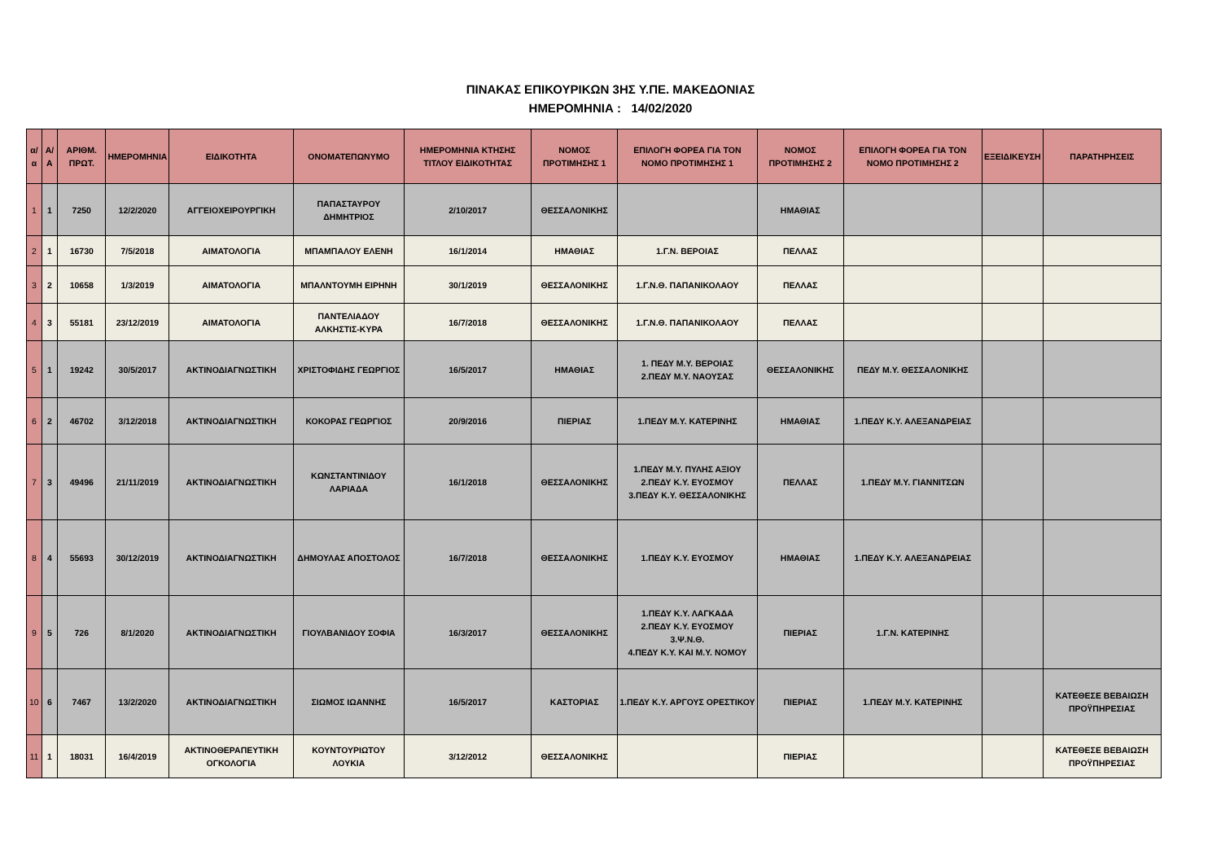ΠΙΝΑΚΑΣ ΕΠΙΚΟΥΡΙΚΩΝ 3ΗΣ Υ.ΠΕ. ΜΑΚΕΔΟΝΙΑΣ
ΗΜΕΡΟΜΗΝΙΑ : 14/02/2020
| α/α | Α/Α | ΑΡΙΘΜ. ΠΡΩΤ. | ΗΜΕΡΟΜΗΝΙΑ | ΕΙΔΙΚΟΤΗΤΑ | ΟΝΟΜΑΤΕΠΩΝΥΜΟ | ΗΜΕΡΟΜΗΝΙΑ ΚΤΗΣΗΣ ΤΙΤΛΟΥ ΕΙΔΙΚΟΤΗΤΑΣ | ΝΟΜΟΣ ΠΡΟΤΙΜΗΣΗΣ 1 | ΕΠΙΛΟΓΗ ΦΟΡΕΑ ΓΙΑ ΤΟΝ ΝΟΜΟ ΠΡΟΤΙΜΗΣΗΣ 1 | ΝΟΜΟΣ ΠΡΟΤΙΜΗΣΗΣ 2 | ΕΠΙΛΟΓΗ ΦΟΡΕΑ ΓΙΑ ΤΟΝ ΝΟΜΟ ΠΡΟΤΙΜΗΣΗΣ 2 | ΕΞΕΙΔΙΚΕΥΣΗ | ΠΑΡΑΤΗΡΗΣΕΙΣ |
| --- | --- | --- | --- | --- | --- | --- | --- | --- | --- | --- | --- | --- |
| 1 | 1 | 7250 | 12/2/2020 | ΑΓΓΕΙΟΧΕΙΡΟΥΡΓΙΚΗ | ΠΑΠΑΣΤΑΥΡΟΥ ΔΗΜΗΤΡΙΟΣ | 2/10/2017 | ΘΕΣΣΑΛΟΝΙΚΗΣ | | ΗΜΑΘΙΑΣ | | | |
| 2 | 1 | 16730 | 7/5/2018 | ΑΙΜΑΤΟΛΟΓΙΑ | ΜΠΑΜΠΑΛΟΥ ΕΛΕΝΗ | 16/1/2014 | ΗΜΑΘΙΑΣ | 1.Γ.Ν. ΒΕΡΟΙΑΣ | ΠΕΛΛΑΣ | | | |
| 3 | 2 | 10658 | 1/3/2019 | ΑΙΜΑΤΟΛΟΓΙΑ | ΜΠΑΛΝΤΟΥΜΗ ΕΙΡΗΝΗ | 30/1/2019 | ΘΕΣΣΑΛΟΝΙΚΗΣ | 1.Γ.Ν.Θ. ΠΑΠΑΝΙΚΟΛΑΟΥ | ΠΕΛΛΑΣ | | | |
| 4 | 3 | 55181 | 23/12/2019 | ΑΙΜΑΤΟΛΟΓΙΑ | ΠΑΝΤΕΛΙΑΔΟΥ ΑΛΚΗΣΤΙΣ-ΚΥΡΑ | 16/7/2018 | ΘΕΣΣΑΛΟΝΙΚΗΣ | 1.Γ.Ν.Θ. ΠΑΠΑΝΙΚΟΛΑΟΥ | ΠΕΛΛΑΣ | | | |
| 5 | 1 | 19242 | 30/5/2017 | ΑΚΤΙΝΟΔΙΑΓΝΩΣΤΙΚΗ | ΧΡΙΣΤΟΦΙΔΗΣ ΓΕΩΡΓΙΟΣ | 16/5/2017 | ΗΜΑΘΙΑΣ | 1. ΠΕΔΥ Μ.Υ. ΒΕΡΟΙΑΣ 2.ΠΕΔΥ Μ.Υ. ΝΑΟΥΣΑΣ | ΘΕΣΣΑΛΟΝΙΚΗΣ | ΠΕΔΥ Μ.Υ. ΘΕΣΣΑΛΟΝΙΚΗΣ | | |
| 6 | 2 | 46702 | 3/12/2018 | ΑΚΤΙΝΟΔΙΑΓΝΩΣΤΙΚΗ | ΚΟΚΟΡΑΣ ΓΕΩΡΓΙΟΣ | 20/9/2016 | ΠΙΕΡΙΑΣ | 1.ΠΕΔΥ Μ.Υ. ΚΑΤΕΡΙΝΗΣ | ΗΜΑΘΙΑΣ | 1.ΠΕΔΥ Κ.Υ. ΑΛΕΞΑΝΔΡΕΙΑΣ | | |
| 7 | 3 | 49496 | 21/11/2019 | ΑΚΤΙΝΟΔΙΑΓΝΩΣΤΙΚΗ | ΚΩΝΣΤΑΝΤΙΝΙΔΟΥ ΛΑΡΙΑΔΑ | 16/1/2018 | ΘΕΣΣΑΛΟΝΙΚΗΣ | 1.ΠΕΔΥ Μ.Υ. ΠΥΛΗΣ ΑΞΙΟΥ 2.ΠΕΔΥ Κ.Υ. ΕΥΟΣΜΟΥ 3.ΠΕΔΥ Κ.Υ. ΘΕΣΣΑΛΟΝΙΚΗΣ | ΠΕΛΛΑΣ | 1.ΠΕΔΥ Μ.Υ. ΓΙΑΝΝΙΤΣΩΝ | | |
| 8 | 4 | 55693 | 30/12/2019 | ΑΚΤΙΝΟΔΙΑΓΝΩΣΤΙΚΗ | ΔΗΜΟΥΛΑΣ ΑΠΟΣΤΟΛΟΣ | 16/7/2018 | ΘΕΣΣΑΛΟΝΙΚΗΣ | 1.ΠΕΔΥ Κ.Υ. ΕΥΟΣΜΟΥ | ΗΜΑΘΙΑΣ | 1.ΠΕΔΥ Κ.Υ. ΑΛΕΞΑΝΔΡΕΙΑΣ | | |
| 9 | 5 | 726 | 8/1/2020 | ΑΚΤΙΝΟΔΙΑΓΝΩΣΤΙΚΗ | ΓΙΟΥΛΒΑΝΙΔΟΥ ΣΟΦΙΑ | 16/3/2017 | ΘΕΣΣΑΛΟΝΙΚΗΣ | 1.ΠΕΔΥ Κ.Υ. ΛΑΓΚΑΔΑ 2.ΠΕΔΥ Κ.Υ. ΕΥΟΣΜΟΥ 3.Ψ.Ν.Θ. 4.ΠΕΔΥ Κ.Υ. ΚΑΙ Μ.Υ. ΝΟΜΟΥ | ΠΙΕΡΙΑΣ | 1.Γ.Ν. ΚΑΤΕΡΙΝΗΣ | | |
| 10 | 6 | 7467 | 13/2/2020 | ΑΚΤΙΝΟΔΙΑΓΝΩΣΤΙΚΗ | ΣΙΩΜΟΣ ΙΩΑΝΝΗΣ | 16/5/2017 | ΚΑΣΤΟΡΙΑΣ | 1.ΠΕΔΥ Κ.Υ. ΑΡΓΟΥΣ ΟΡΕΣΤΙΚΟΥ | ΠΙΕΡΙΑΣ | 1.ΠΕΔΥ Μ.Υ. ΚΑΤΕΡΙΝΗΣ | | ΚΑΤΕΘΕΣΕ ΒΕΒΑΙΩΣΗ ΠΡΟΫΠΗΡΕΣΙΑΣ |
| 11 | 1 | 18031 | 16/4/2019 | ΑΚΤΙΝΟΘΕΡΑΠΕΥΤΙΚΗ ΟΓΚΟΛΟΓΙΑ | ΚΟΥΝΤΟΥΡΙΩΤΟΥ ΛΟΥΚΙΑ | 3/12/2012 | ΘΕΣΣΑΛΟΝΙΚΗΣ | | ΠΙΕΡΙΑΣ | | | ΚΑΤΕΘΕΣΕ ΒΕΒΑΙΩΣΗ ΠΡΟΫΠΗΡΕΣΙΑΣ |